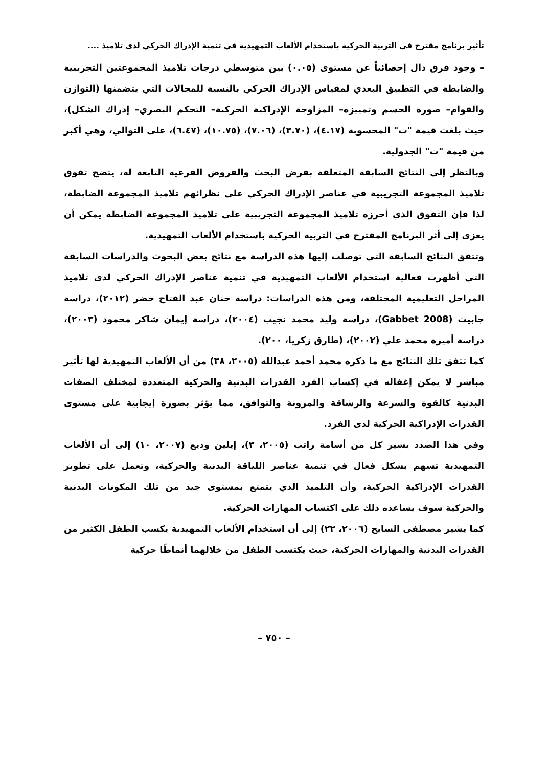تأثير برنامج مقترح في التربية الحركية باستخدام الألعاب التمهيدية في تنمية الإدراك الحركي لدى تلاميذ ....
– وجود فرق دال إحصائياً عن مستوى (٠.٠٥) بين متوسطي درجات تلاميذ المجموعتين التجريبية والضابطة في التطبيق البعدي لمقياس الإدراك الحركي بالنسبة للمجالات التي يتضمنها (التوازن والقوام– صورة الجسم وتمييزه– المزاوجة الإدراكية الحركية– التحكم البصري– إدراك الشكل)، حيث بلغت قيمة "ت" المحسوبة (٤.١٧)، (٣.٧٠)، (٧.٠٦)، (١٠.٧٥)، (٦.٤٧)، على التوالي، وهي أكبر من قيمة "ت" الجدولية.
وبالنظر إلى النتائج السابقة المتعلقة بفرض البحث والفروض الفرعية التابعة له، يتضح تفوق تلاميذ المجموعة التجريبية في عناصر الإدراك الحركي على نظرائهم تلاميذ المجموعة الضابطة، لذا فإن التفوق الذي أحرزه تلاميذ المجموعة التجريبية على تلاميذ المجموعة الضابطة يمكن أن يعزى إلى أثر البرنامج المقترح في التربية الحركية باستخدام الألعاب التمهيدية.
وتتفق النتائج السابقة التي توصلت إليها هذه الدراسة مع نتائج بعض البحوث والدراسات السابقة التي أظهرت فعالية استخدام الألعاب التمهيدية في تنمية عناصر الإدراك الحركي لدى تلاميذ المراحل التعليمية المختلفة، ومن هذه الدراسات: دراسة حنان عبد الفتاح خضر (٢٠١٢)، دراسة جابيت (Gabbet 2008)، دراسة وليد محمد نجيب (٢٠٠٤)، دراسة إيمان شاكر محمود (٢٠٠٣)، دراسة أميرة محمد علي (٢٠٠٢)، (طارق زكريا، ٢٠٠).
كما تتفق تلك النتائج مع ما ذكره محمد أحمد عبدالله (٢٠٠٥، ٣٨) من أن الألعاب التمهيدية لها تأثير مباشر لا يمكن إغفاله في إكساب الفرد القدرات البدنية والحركية المتعددة لمختلف الصفات البدنية كالقوة والسرعة والرشاقة والمرونة والتوافق، مما يؤثر بصورة إيجابية على مستوى القدرات الإدراكية الحركية لدى الفرد.
وفي هذا الصدد يشير كل من أسامة راتب (٢٠٠٥، ٣)، إيلين وديع (٢٠٠٧، ١٠) إلى أن الألعاب التمهيدية تسهم بشكل فعال في تنمية عناصر اللياقة البدنية والحركية، وتعمل على تطوير القدرات الإدراكية الحركية، وأن التلميذ الذي يتمتع بمستوى جيد من تلك المكونات البدنية والحركية سوف يساعده ذلك على اكتساب المهارات الحركية.
كما يشير مصطفى السايح (٢٠٠٦، ٢٢) إلى أن استخدام الألعاب التمهيدية يكسب الطفل الكثير من القدرات البدنية والمهارات الحركية، حيث يكتسب الطفل من خلالهما أنماطًا حركية
– ٧٥٠ –